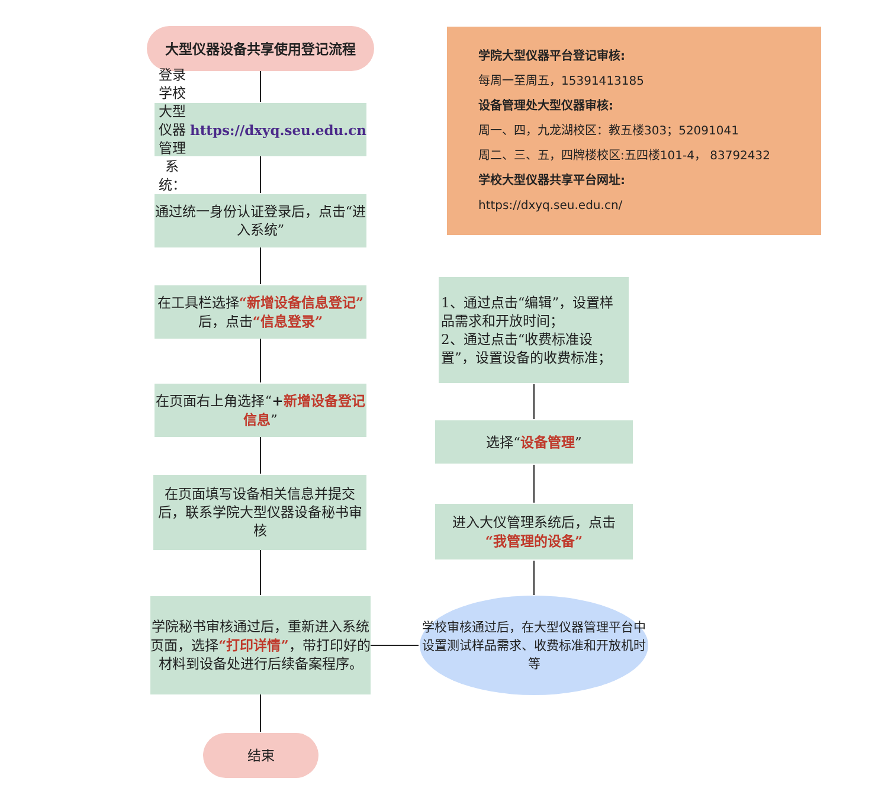大型仪器设备共享使用登记流程
登录学校大型仪器管理系统：
https://dxyq.seu.edu.cn
通过统一身份认证登录后，点击“进入系统”
在工具栏选择“新增设备信息登记”后，点击“信息登录”
在页面右上角选择“+新增设备登记信息”
在页面填写设备相关信息并提交后，联系学院大型仪器设备秘书审核
学院秘书审核通过后，重新进入系统页面，选择“打印详情”，带打印好的材料到设备处进行后续备案程序。
结束
学院大型仪器平台登记审核:
每周一至周五，15391413185
设备管理处大型仪器审核:
周一、四，九龙湖校区：教五楼303；52091041
周二、三、五，四牌楼校区:五四楼101-4， 83792432
学校大型仪器共享平台网址:
https://dxyq.seu.edu.cn/
1、通过点击“编辑”，设置样品需求和开放时间；
2、通过点击“收费标准设置”，设置设备的收费标准；
选择“设备管理”
进入大仪管理系统后，点击
“我管理的设备”
学校审核通过后，在大型仪器管理平台中设置测试样品需求、收费标准和开放机时等